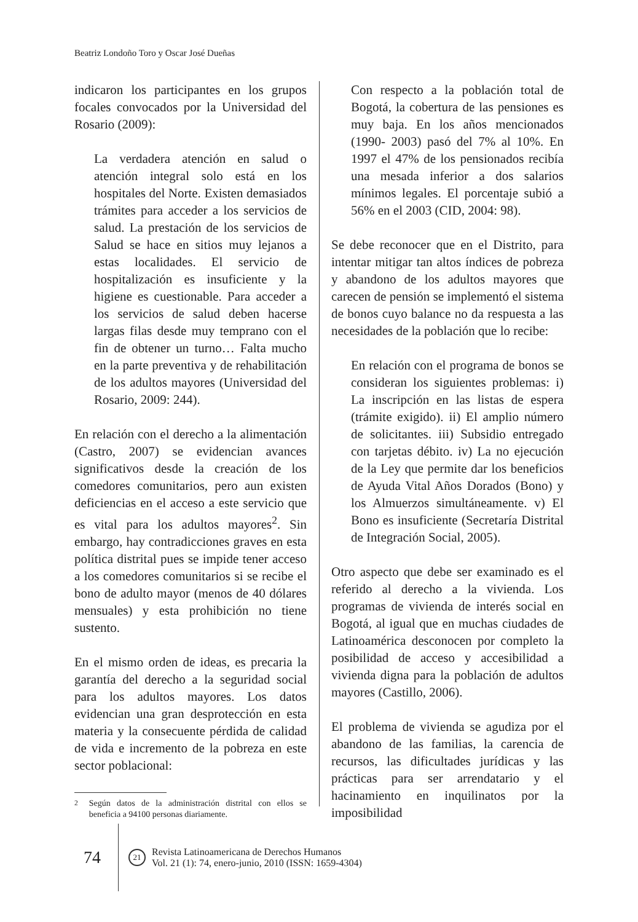Beatriz Londoño Toro y Oscar José Dueñas
indicaron los participantes en los grupos focales convocados por la Universidad del Rosario (2009):
La verdadera atención en salud o atención integral solo está en los hospitales del Norte. Existen demasiados trámites para acceder a los servicios de salud. La prestación de los servicios de Salud se hace en sitios muy lejanos a estas localidades. El servicio de hospitalización es insuficiente y la higiene es cuestionable. Para acceder a los servicios de salud deben hacerse largas filas desde muy temprano con el fin de obtener un turno… Falta mucho en la parte preventiva y de rehabilitación de los adultos mayores (Universidad del Rosario, 2009: 244).
En relación con el derecho a la alimentación (Castro, 2007) se evidencian avances significativos desde la creación de los comedores comunitarios, pero aun existen deficiencias en el acceso a este servicio que es vital para los adultos mayores<sup>2</sup>. Sin embargo, hay contradicciones graves en esta política distrital pues se impide tener acceso a los comedores comunitarios si se recibe el bono de adulto mayor (menos de 40 dólares mensuales) y esta prohibición no tiene sustento.
En el mismo orden de ideas, es precaria la garantía del derecho a la seguridad social para los adultos mayores. Los datos evidencian una gran desprotección en esta materia y la consecuente pérdida de calidad de vida e incremento de la pobreza en este sector poblacional:
<sup>2</sup> Según datos de la administración distrital con ellos se beneficia a 94100 personas diariamente.
Con respecto a la población total de Bogotá, la cobertura de las pensiones es muy baja. En los años mencionados (1990- 2003) pasó del 7% al 10%. En 1997 el 47% de los pensionados recibía una mesada inferior a dos salarios mínimos legales. El porcentaje subió a 56% en el 2003 (CID, 2004: 98).
Se debe reconocer que en el Distrito, para intentar mitigar tan altos índices de pobreza y abandono de los adultos mayores que carecen de pensión se implementó el sistema de bonos cuyo balance no da respuesta a las necesidades de la población que lo recibe:
En relación con el programa de bonos se consideran los siguientes problemas: i) La inscripción en las listas de espera (trámite exigido). ii) El amplio número de solicitantes. iii) Subsidio entregado con tarjetas débito. iv) La no ejecución de la Ley que permite dar los beneficios de Ayuda Vital Años Dorados (Bono) y los Almuerzos simultáneamente. v) El Bono es insuficiente (Secretaría Distrital de Integración Social, 2005).
Otro aspecto que debe ser examinado es el referido al derecho a la vivienda. Los programas de vivienda de interés social en Bogotá, al igual que en muchas ciudades de Latinoamérica desconocen por completo la posibilidad de acceso y accesibilidad a vivienda digna para la población de adultos mayores (Castillo, 2006).
El problema de vivienda se agudiza por el abandono de las familias, la carencia de recursos, las dificultades jurídicas y las prácticas para ser arrendatario y el hacinamiento en inquilinatos por la imposibilidad
74
21
Revista Latinoamericana de Derechos Humanos
Vol. 21 (1): 74, enero-junio, 2010 (ISSN: 1659-4304)